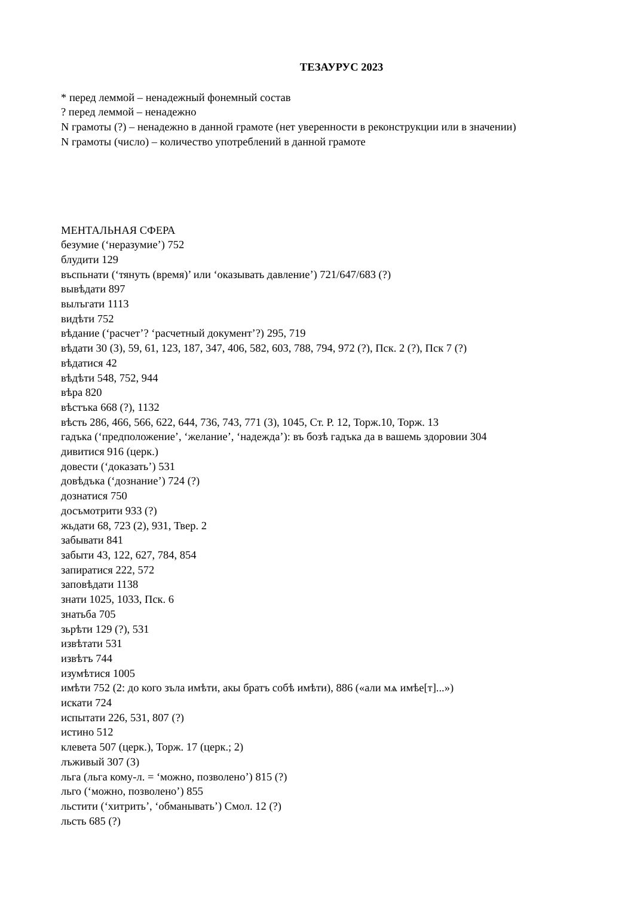ТЕЗАУРУС 2023
* перед леммой – ненадежный фонемный состав
? перед леммой – ненадежно
N грамоты (?) – ненадежно в данной грамоте (нет уверенности в реконструкции или в значении)
N грамоты (число) – количество употреблений в данной грамоте
МЕНТАЛЬНАЯ СФЕРА
безумие (‘неразумие’) 752
блудити 129
въспьнати (‘тянуть (время)’ или ‘оказывать давление’) 721/647/683 (?)
вывѣдати 897
вылъгати 1113
видѣти 752
вѣдание (‘расчет’? ‘расчетный документ’?) 295, 719
вѣдати 30 (3), 59, 61, 123, 187, 347, 406, 582, 603, 788, 794, 972 (?), Пск. 2 (?), Пск 7 (?)
вѣдатися 42
вѣдѣти 548, 752, 944
вѣра 820
вѣстъка 668 (?), 1132
вѣсть 286, 466, 566, 622, 644, 736, 743, 771 (3), 1045, Ст. Р. 12, Торж.10, Торж. 13
гадъка (‘предположение’, ‘желание’, ‘надежда’): въ бозѣ гадъка да в вашемь здоровии 304
дивитися 916 (церк.)
довести (‘доказать’) 531
довѣдъка (‘дознание’) 724 (?)
дознатися 750
досъмотрити 933 (?)
жьдати 68, 723 (2), 931, Твер. 2
забывати 841
забыти 43, 122, 627, 784, 854
запиратися 222, 572
заповѣдати 1138
знати 1025, 1033, Пск. 6
знатьба 705
зьрѣти 129 (?), 531
извѣтати 531
извѣтъ 744
изумѣтися 1005
имѣти 752 (2: до кого зъла имѣти, акы братъ собѣ имѣти), 886 («али мѧ имѣе[т]...»)
искати 724
испытати 226, 531, 807 (?)
истино 512
клевета 507 (церк.), Торж. 17 (церк.; 2)
лъживый 307 (3)
льга (льга кому-л. = ‘можно, позволено’) 815 (?)
льго (‘можно, позволено’) 855
льстити (‘хитрить’, ‘обманывать’) Смол. 12 (?)
льсть 685 (?)